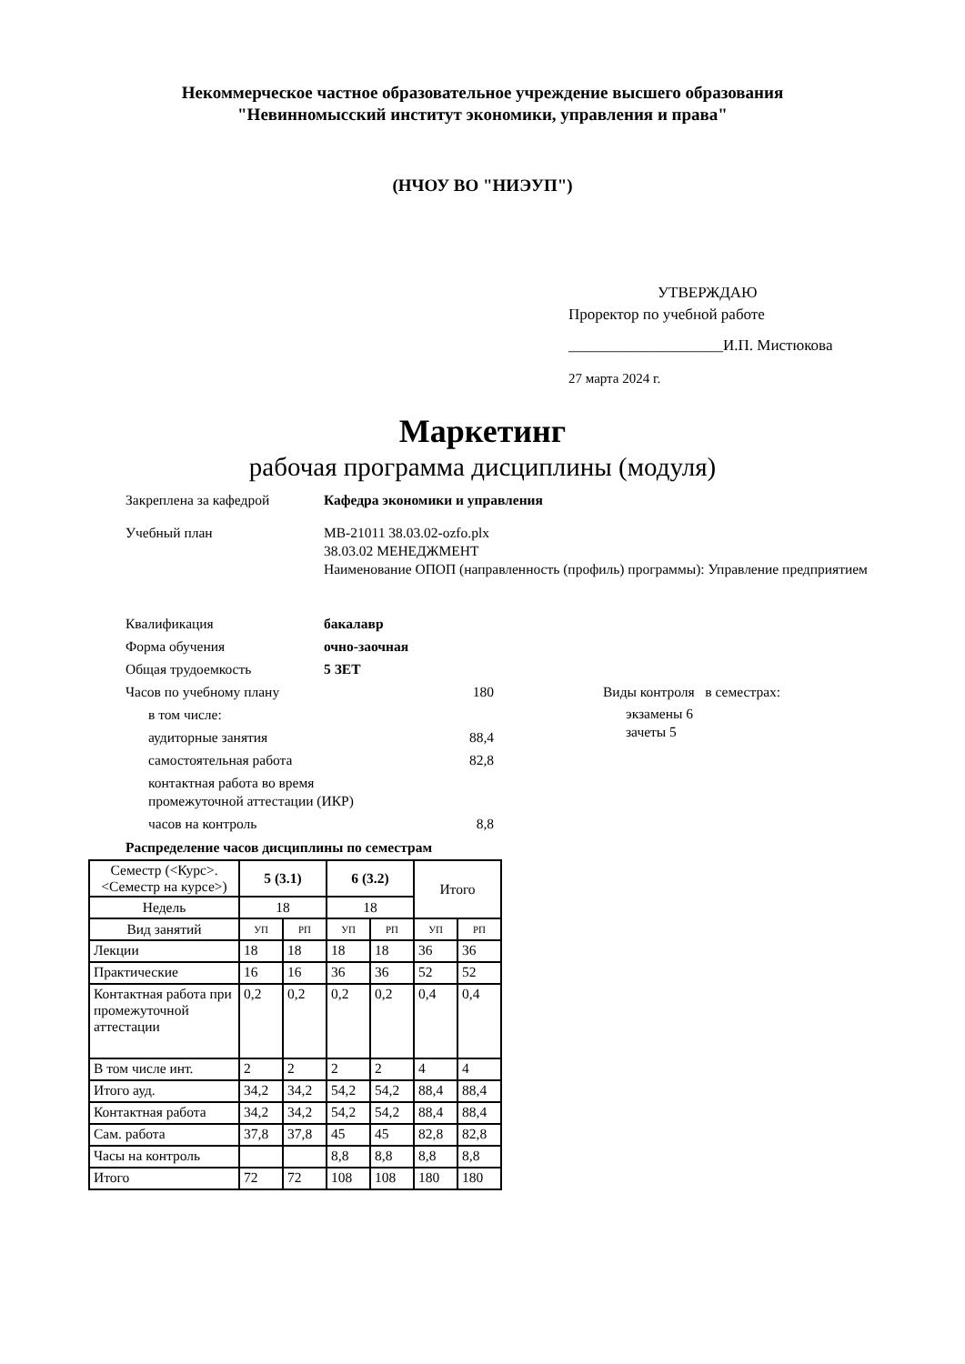Некоммерческое частное образовательное учреждение высшего образования
"Невинномысский институт экономики, управления и права"
(НЧОУ ВО "НИЭУП")
УТВЕРЖДАЮ
Проректор по учебной работе
____________________И.П. Мистюкова
27 марта 2024 г.
Маркетинг
рабочая программа дисциплины (модуля)
Закреплена за кафедрой Кафедра экономики и управления
Учебный план МВ-21011 38.03.02-ozfo.plx
38.03.02 МЕНЕДЖМЕНТ
Наименование ОПОП (направленность (профиль) программы): Управление предприятием
Квалификация бакалавр
Форма обучения очно-заочная
Общая трудоемкость 5 ЗЕТ
Часов по учебному плану 180
в том числе:
аудиторные занятия 88,4
самостоятельная работа 82,8
контактная работа во время
промежуточной аттестации (ИКР)
часов на контроль 8,8
Виды контроля в семестрах:
экзамены 6
зачеты 5
Распределение часов дисциплины по семестрам
| Семестр (<Курс>.<Семестр на курсе>) | 5 (3.1) | | 6 (3.2) | | Итого | |
| Недель | 18 | | 18 | | | |
| Вид занятий | УП | РП | УП | РП | УП | РП |
| Лекции | 18 | 18 | 18 | 18 | 36 | 36 |
| Практические | 16 | 16 | 36 | 36 | 52 | 52 |
| Контактная работа при промежуточной аттестации | 0,2 | 0,2 | 0,2 | 0,2 | 0,4 | 0,4 |
| В том числе инт. | 2 | 2 | 2 | 2 | 4 | 4 |
| Итого ауд. | 34,2 | 34,2 | 54,2 | 54,2 | 88,4 | 88,4 |
| Контактная работа | 34,2 | 34,2 | 54,2 | 54,2 | 88,4 | 88,4 |
| Сам. работа | 37,8 | 37,8 | 45 | 45 | 82,8 | 82,8 |
| Часы на контроль | | | 8,8 | 8,8 | 8,8 | 8,8 |
| Итого | 72 | 72 | 108 | 108 | 180 | 180 |